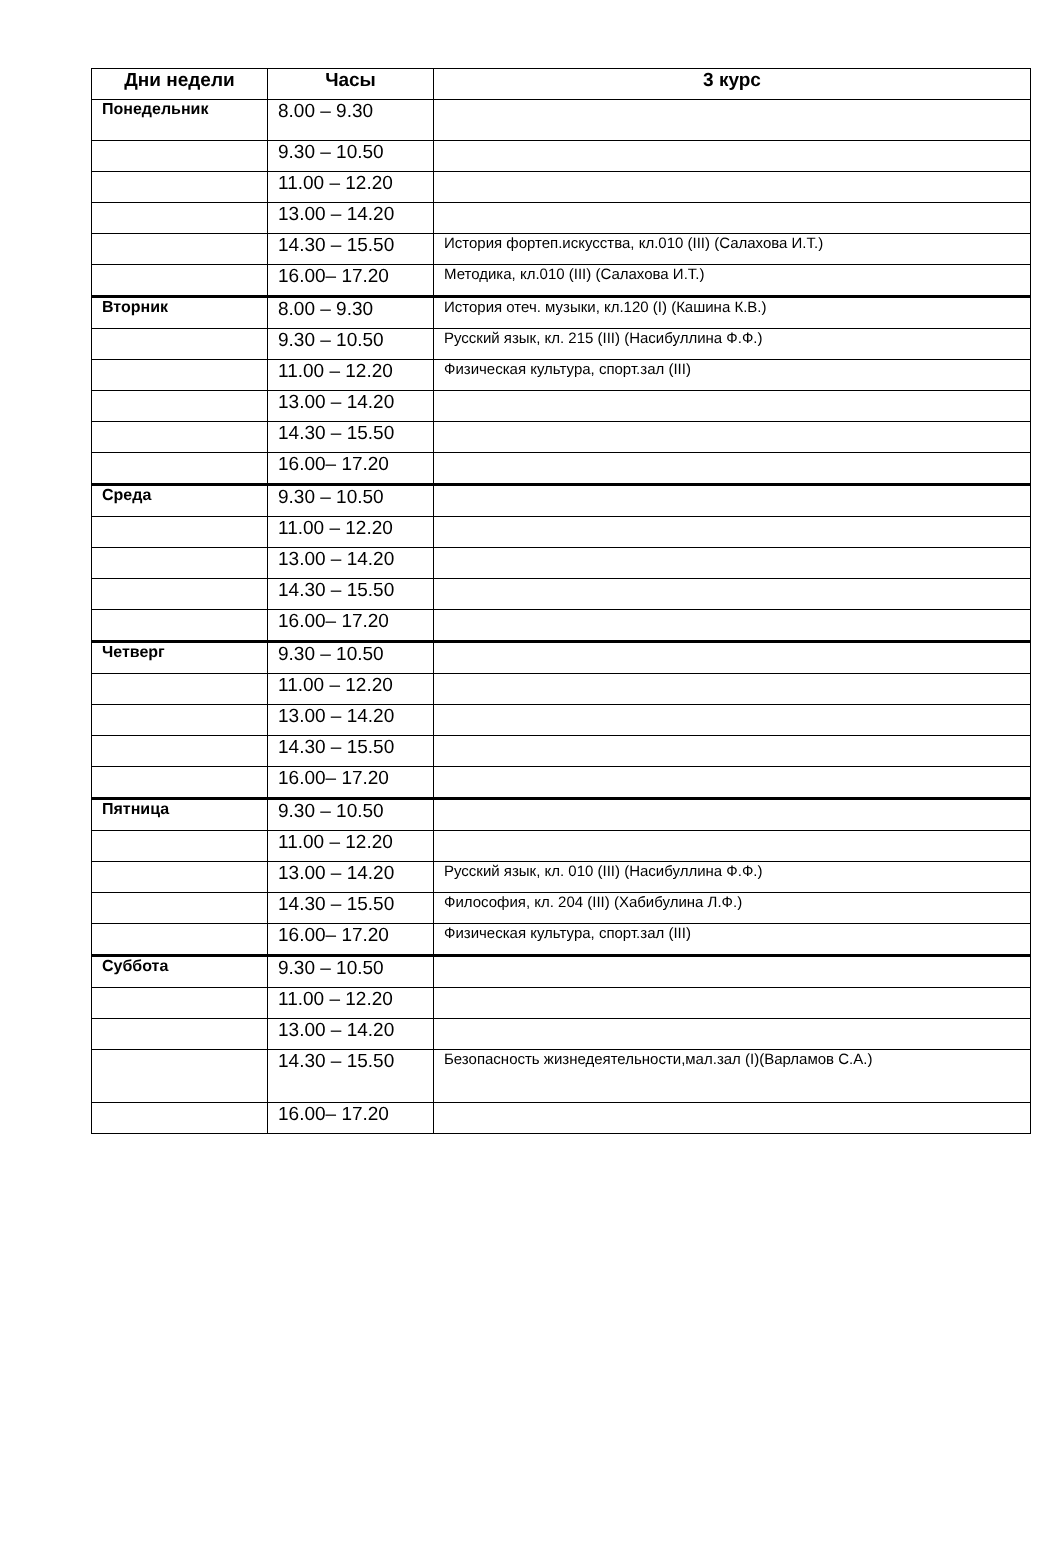| Дни недели | Часы | 3 курс |
| --- | --- | --- |
| Понедельник | 8.00 – 9.30 | |
| | 9.30 – 10.50 | |
| | 11.00 – 12.20 | |
| | 13.00 – 14.20 | |
| | 14.30 – 15.50 | История фортеп.искусства, кл.010 (III) (Салахова И.Т.) |
| | 16.00– 17.20 | Методика, кл.010 (III) (Салахова И.Т.) |
| Вторник | 8.00 – 9.30 | История отеч. музыки, кл.120 (I) (Кашина К.В.) |
| | 9.30 – 10.50 | Русский язык, кл. 215 (III) (Насибуллина Ф.Ф.) |
| | 11.00 – 12.20 | Физическая культура, спорт.зал (III) |
| | 13.00 – 14.20 | |
| | 14.30 – 15.50 | |
| | 16.00– 17.20 | |
| Среда | 9.30 – 10.50 | |
| | 11.00 – 12.20 | |
| | 13.00 – 14.20 | |
| | 14.30 – 15.50 | |
| | 16.00– 17.20 | |
| Четверг | 9.30 – 10.50 | |
| | 11.00 – 12.20 | |
| | 13.00 – 14.20 | |
| | 14.30 – 15.50 | |
| | 16.00– 17.20 | |
| Пятница | 9.30 – 10.50 | |
| | 11.00 – 12.20 | |
| | 13.00 – 14.20 | Русский язык, кл. 010 (III) (Насибуллина Ф.Ф.) |
| | 14.30 – 15.50 | Философия, кл. 204 (III) (Хабибулина Л.Ф.) |
| | 16.00– 17.20 | Физическая культура, спорт.зал (III) |
| Суббота | 9.30 – 10.50 | |
| | 11.00 – 12.20 | |
| | 13.00 – 14.20 | |
| | 14.30 – 15.50 | Безопасность жизнедеятельности,мал.зал (I)(Варламов С.А.) |
| | 16.00– 17.20 | |